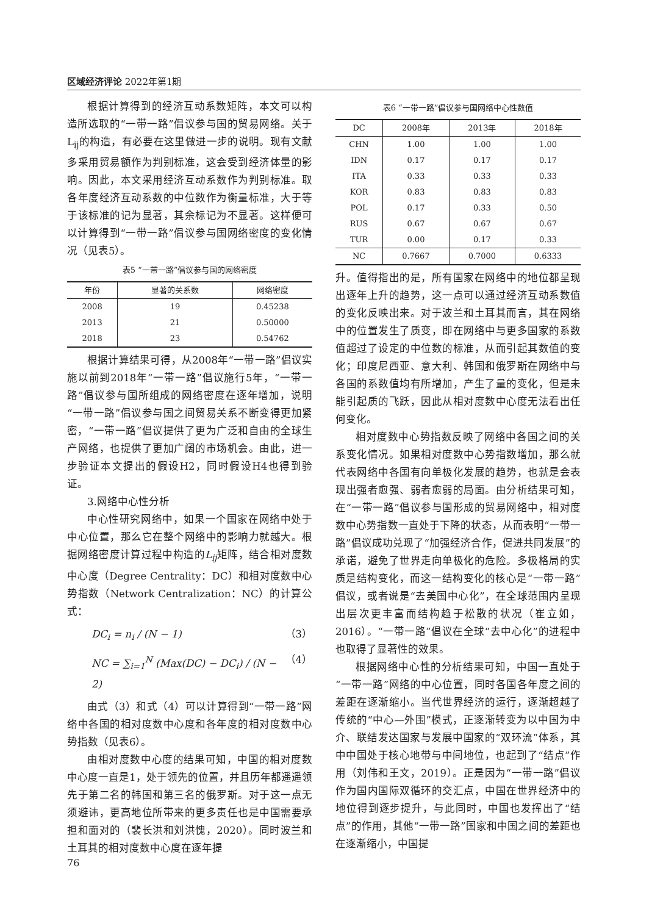区域经济评论 2022年第1期
根据计算得到的经济互动系数矩阵，本文可以构造所选取的“一带一路”倡议参与国的贸易网络。关于L<sub>ij</sub>的构造，有必要在这里做进一步的说明。现有文献多采用贸易额作为判别标准，这会受到经济体量的影响。因此，本文采用经济互动系数作为判别标准。取各年度经济互动系数的中位数作为衡量标准，大于等于该标准的记为显著，其余标记为不显著。这样便可以计算得到“一带一路”倡议参与国网络密度的变化情况（见表5）。
表5 “一带一路”倡议参与国的网络密度
| 年份 | 显著的关系数 | 网络密度 |
| --- | --- | --- |
| 2008 | 19 | 0.45238 |
| 2013 | 21 | 0.50000 |
| 2018 | 23 | 0.54762 |
根据计算结果可得，从2008年“一带一路”倡议实施以前到2018年“一带一路”倡议施行5年，“一带一路”倡议参与国所组成的网络密度在逐年增加，说明“一带一路”倡议参与国之间贸易关系不断变得更加紧密，“一带一路”倡议提供了更为广泛和自由的全球生产网络，也提供了更加广阔的市场机会。由此，进一步验证本文提出的假设H2，同时假设H4也得到验证。
3.网络中心性分析
中心性研究网络中，如果一个国家在网络中处于中心位置，那么它在整个网络中的影响力就越大。根据网络密度计算过程中构造的L<sub>ij</sub>矩阵，结合相对度数中心度（Degree Centrality：DC）和相对度数中心势指数（Network Centralization：NC）的计算公式：
DC<sub>i</sub> = n<sub>i</sub> / (N − 1) （3）
NC = ∑<sub>i=1</sub><sup>N</sup> (Max(DC) − DC<sub>i</sub>) / (N − 2) （4）
由式（3）和式（4）可以计算得到“一带一路”网络中各国的相对度数中心度和各年度的相对度数中心势指数（见表6）。
由相对度数中心度的结果可知，中国的相对度数中心度一直是1，处于领先的位置，并且历年都遥遥领先于第二名的韩国和第三名的俄罗斯。对于这一点无须避讳，更高地位所带来的更多责任也是中国需要承担和面对的（裴长洪和刘洪愧，2020）。同时波兰和土耳其的相对度数中心度在逐年提
表6 “一带一路”倡议参与国网络中心性数值
| DC | 2008年 | 2013年 | 2018年 |
| --- | --- | --- | --- |
| CHN | 1.00 | 1.00 | 1.00 |
| IDN | 0.17 | 0.17 | 0.17 |
| ITA | 0.33 | 0.33 | 0.33 |
| KOR | 0.83 | 0.83 | 0.83 |
| POL | 0.17 | 0.33 | 0.50 |
| RUS | 0.67 | 0.67 | 0.67 |
| TUR | 0.00 | 0.17 | 0.33 |
| NC | 0.7667 | 0.7000 | 0.6333 |
升。值得指出的是，所有国家在网络中的地位都呈现出逐年上升的趋势，这一点可以通过经济互动系数值的变化反映出来。对于波兰和土耳其而言，其在网络中的位置发生了质变，即在网络中与更多国家的系数值超过了设定的中位数的标准，从而引起其数值的变化；印度尼西亚、意大利、韩国和俄罗斯在网络中与各国的系数值均有所增加，产生了量的变化，但是未能引起质的飞跃，因此从相对度数中心度无法看出任何变化。
相对度数中心势指数反映了网络中各国之间的关系变化情况。如果相对度数中心势指数增加，那么就代表网络中各国有向单极化发展的趋势，也就是会表现出强者愈强、弱者愈弱的局面。由分析结果可知，在“一带一路”倡议参与国形成的贸易网络中，相对度数中心势指数一直处于下降的状态，从而表明“一带一路”倡议成功兑现了“加强经济合作，促进共同发展”的承诺，避免了世界走向单极化的危险。多极格局的实质是结构变化，而这一结构变化的核心是“一带一路”倡议，或者说是“去美国中心化”，在全球范围内呈现出层次更丰富而结构趋于松散的状况（崔立如，2016）。“一带一路”倡议在全球“去中心化”的进程中也取得了显著性的效果。
根据网络中心性的分析结果可知，中国一直处于“一带一路”网络的中心位置，同时各国各年度之间的差距在逐渐缩小。当代世界经济的运行，逐渐超越了传统的“中心—外围”模式，正逐渐转变为以中国为中介、联结发达国家与发展中国家的“双环流”体系，其中中国处于核心地带与中间地位，也起到了“结点”作用（刘伟和王文，2019）。正是因为“一带一路”倡议作为国内国际双循环的交汇点，中国在世界经济中的地位得到逐步提升，与此同时，中国也发挥出了“结点”的作用，其他“一带一路”国家和中国之间的差距也在逐渐缩小，中国提
76